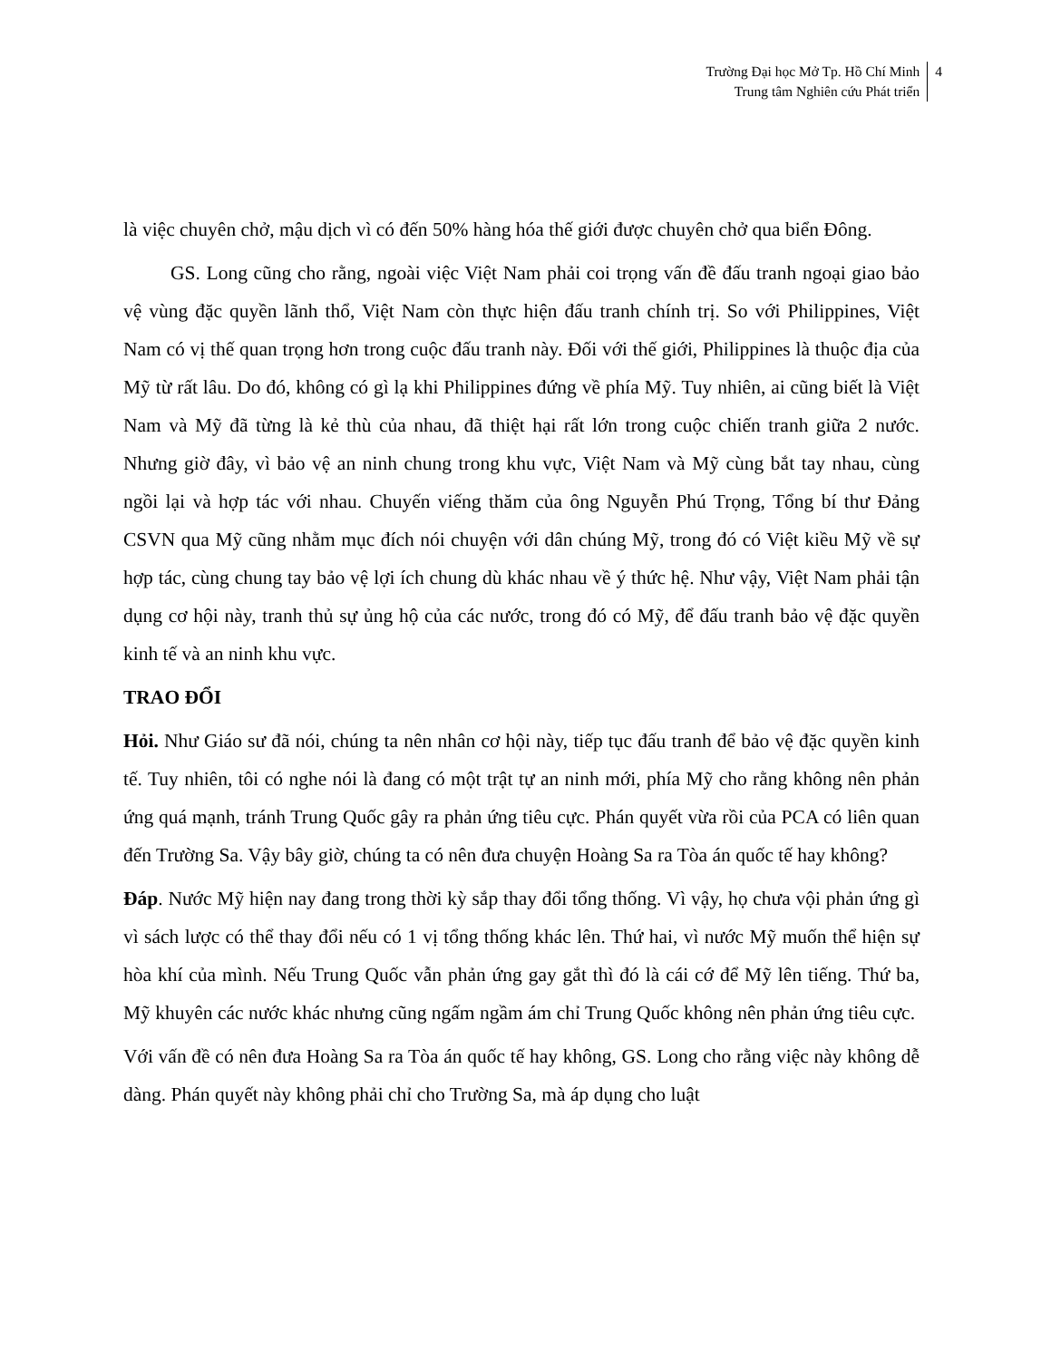Trường Đại học Mở Tp. Hồ Chí Minh
Trung tâm Nghiên cứu Phát triển
4
là việc chuyên chở, mậu dịch vì có đến 50% hàng hóa thế giới được chuyên chở qua biển Đông.
GS. Long cũng cho rằng, ngoài việc Việt Nam phải coi trọng vấn đề đấu tranh ngoại giao bảo vệ vùng đặc quyền lãnh thổ, Việt Nam còn thực hiện đấu tranh chính trị. So với Philippines, Việt Nam có vị thế quan trọng hơn trong cuộc đấu tranh này. Đối với thế giới, Philippines là thuộc địa của Mỹ từ rất lâu. Do đó, không có gì lạ khi Philippines đứng về phía Mỹ. Tuy nhiên, ai cũng biết là Việt Nam và Mỹ đã từng là kẻ thù của nhau, đã thiệt hại rất lớn trong cuộc chiến tranh giữa 2 nước. Nhưng giờ đây, vì bảo vệ an ninh chung trong khu vực, Việt Nam và Mỹ cùng bắt tay nhau, cùng ngồi lại và hợp tác với nhau. Chuyến viếng thăm của ông Nguyễn Phú Trọng, Tổng bí thư Đảng CSVN qua Mỹ cũng nhằm mục đích nói chuyện với dân chúng Mỹ, trong đó có Việt kiều Mỹ về sự hợp tác, cùng chung tay bảo vệ lợi ích chung dù khác nhau về ý thức hệ. Như vậy, Việt Nam phải tận dụng cơ hội này, tranh thủ sự ủng hộ của các nước, trong đó có Mỹ, để đấu tranh bảo vệ đặc quyền kinh tế và an ninh khu vực.
TRAO ĐỔI
Hỏi. Như Giáo sư đã nói, chúng ta nên nhân cơ hội này, tiếp tục đấu tranh để bảo vệ đặc quyền kinh tế. Tuy nhiên, tôi có nghe nói là đang có một trật tự an ninh mới, phía Mỹ cho rằng không nên phản ứng quá mạnh, tránh Trung Quốc gây ra phản ứng tiêu cực. Phán quyết vừa rồi của PCA có liên quan đến Trường Sa. Vậy bây giờ, chúng ta có nên đưa chuyện Hoàng Sa ra Tòa án quốc tế hay không?
Đáp. Nước Mỹ hiện nay đang trong thời kỳ sắp thay đổi tổng thống. Vì vậy, họ chưa vội phản ứng gì vì sách lược có thể thay đổi nếu có 1 vị tổng thống khác lên. Thứ hai, vì nước Mỹ muốn thể hiện sự hòa khí của mình. Nếu Trung Quốc vẫn phản ứng gay gắt thì đó là cái cớ để Mỹ lên tiếng. Thứ ba, Mỹ khuyên các nước khác nhưng cũng ngấm ngầm ám chỉ Trung Quốc không nên phản ứng tiêu cực.
Với vấn đề có nên đưa Hoàng Sa ra Tòa án quốc tế hay không, GS. Long cho rằng việc này không dễ dàng. Phán quyết này không phải chỉ cho Trường Sa, mà áp dụng cho luật